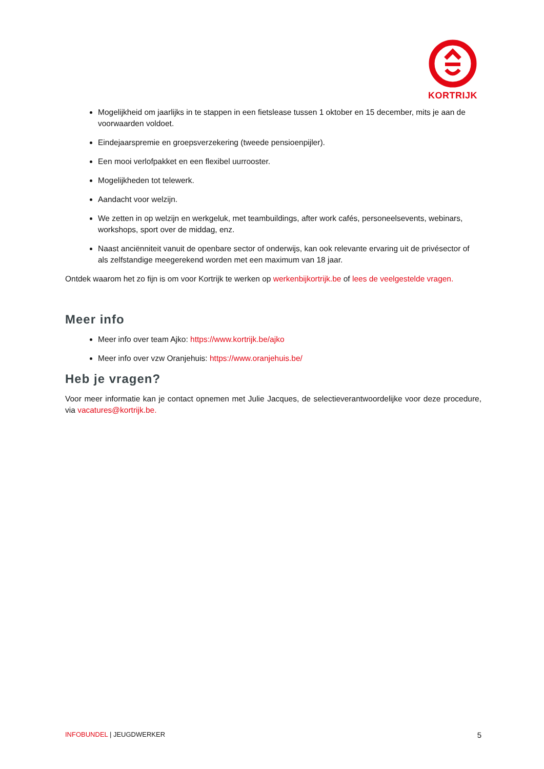KORTRIJK
Mogelijkheid om jaarlijks in te stappen in een fietslease tussen 1 oktober en 15 december, mits je aan de voorwaarden voldoet.
Eindejaarspremie en groepsverzekering (tweede pensioenpijler).
Een mooi verlofpakket en een flexibel uurrooster.
Mogelijkheden tot telewerk.
Aandacht voor welzijn.
We zetten in op welzijn en werkgeluk, met teambuildings, after work cafés, personeelsevents, webinars, workshops, sport over de middag, enz.
Naast anciënniteit vanuit de openbare sector of onderwijs, kan ook relevante ervaring uit de privésector of als zelfstandige meegerekend worden met een maximum van 18 jaar.
Ontdek waarom het zo fijn is om voor Kortrijk te werken op werkenbijkortrijk.be of lees de veelgestelde vragen.
Meer info
Meer info over team Ajko: https://www.kortrijk.be/ajko
Meer info over vzw Oranjehuis: https://www.oranjehuis.be/
Heb je vragen?
Voor meer informatie kan je contact opnemen met Julie Jacques, de selectieverantwoordelijke voor deze procedure, via vacatures@kortrijk.be.
INFOBUNDEL | JEUGDWERKER 5